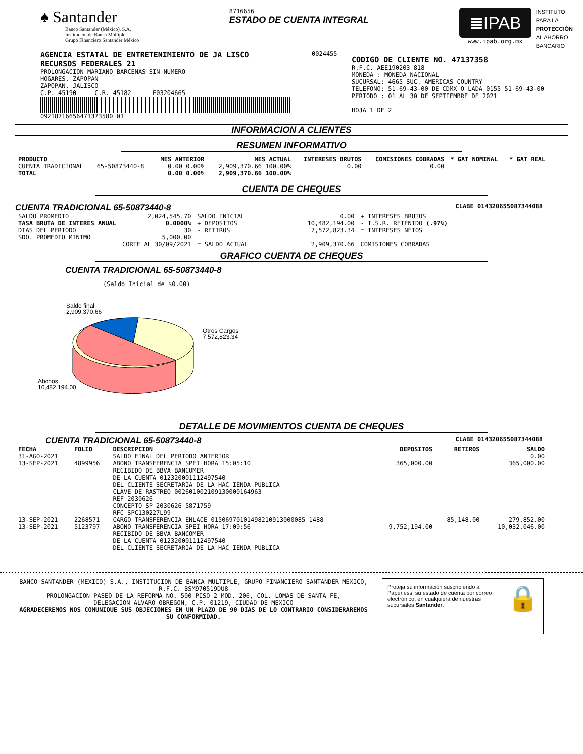♠ Santander
Banco Santander (México), S.A.
Institución de Banca Múltiple
Grupo Financiero Santander México
8716656
ESTADO DE CUENTA INTEGRAL
≣IPAB
www.ipab.org.mx
INSTITUTO
PARA LA
PROTECCIÓN
AL AHORRO
BANCARIO
AGENCIA ESTATAL DE ENTRETENIMIENTO DE JA LISCO
RECURSOS FEDERALES 21
PROLONGACION MARIANO BARCENAS SIN NUMERO
HOGARES, ZAPOPAN
ZAPOPAN, JALISCO
C.P. 45190 C.R. 45182 E03204665
09218716656471373580 01
0024455
CODIGO DE CLIENTE NO. 47137358
R.F.C. AEE190203 818
MONEDA : MONEDA NACIONAL
SUCURSAL: 4665 SUC. AMERICAS COUNTRY
TELEFONO: 51-69-43-00 DE CDMX O LADA 0155 51-69-43-00
PERIODO : 01 AL 30 DE SEPTIEMBRE DE 2021
HOJA 1 DE 2
INFORMACION A CLIENTES
RESUMEN INFORMATIVO
| PRODUCTO | | MES ANTERIOR | MES ACTUAL | INTERESES BRUTOS | COMISIONES COBRADAS | * GAT NOMINAL | * GAT REAL |
| --- | --- | --- | --- | --- | --- | --- | --- |
| CUENTA TRADICIONAL | 65-50873440-8 | 0.00 0.00% | 2,909,370.66 100.00% | 0.00 | 0.00 | | |
| TOTAL | | 0.00 0.00% | 2,909,370.66 100.00% | | | | |
CUENTA DE CHEQUES
CUENTA TRADICIONAL 65-50873440-8 CLABE 014320655087344088
| SALDO PROMEDIO | 2,024,545.70 | SALDO INICIAL | 0.00 | + INTERESES BRUTOS |
| TASA BRUTA DE INTERES ANUAL | 0.0000% | + DEPOSITOS | 10,482,194.00 | - I.S.R. RETENIDO (.97%) |
| DIAS DEL PERIODO | 30 | - RETIROS | 7,572,823.34 | = INTERESES NETOS |
| SDO. PROMEDIO MINIMO | 5,000.00 | | | |
| | CORTE AL 30/09/2021 | = SALDO ACTUAL | 2,909,370.66 | COMISIONES COBRADAS |
GRAFICO CUENTA DE CHEQUES
CUENTA TRADICIONAL 65-50873440-8
(Saldo Inicial de $0.00)
Saldo final
2,909,370.66
Otros Cargos
7,572,823.34
Abonos
10,482,194.00
DETALLE DE MOVIMIENTOS CUENTA DE CHEQUES
CUENTA TRADICIONAL 65-50873440-8 CLABE 014320655087344088
| FECHA | FOLIO | DESCRIPCION | DEPOSITOS | RETIROS | SALDO |
| --- | --- | --- | --- | --- | --- |
| 31-AGO-2021 | | SALDO FINAL DEL PERIODO ANTERIOR | | | 0.00 |
| 13-SEP-2021 | 4899956 | ABONO TRANSFERENCIA SPEI HORA 15:05:10 RECIBIDO DE BBVA BANCOMER DE LA CUENTA 012320001112497540 DEL CLIENTE SECRETARIA DE LA HAC IENDA PUBLICA CLAVE DE RASTREO 002601002109130000164963 REF 2030626 CONCEPTO SP 2030626 5871759 RFC SPC130227L99 | 365,000.00 | | 365,000.00 |
| 13-SEP-2021 | 2268571 | CARGO TRANSFERENCIA ENLACE 01506970101498210913000085 1488 | | 85,148.00 | 279,852.00 |
| 13-SEP-2021 | 5123797 | ABONO TRANSFERENCIA SPEI HORA 17:09:56 RECIBIDO DE BBVA BANCOMER DE LA CUENTA 012320001112497540 DEL CLIENTE SECRETARIA DE LA HAC IENDA PUBLICA | 9,752,194.00 | | 10,032,046.00 |
BANCO SANTANDER (MEXICO) S.A., INSTITUCION DE BANCA MULTIPLE, GRUPO FINANCIERO SANTANDER MEXICO,
R.F.C. BSM970519DU8
PROLONGACION PASEO DE LA REFORMA NO. 500 PISO 2 MOD. 206, COL. LOMAS DE SANTA FE,
DELEGACION ALVARO OBREGON, C.P. 01219, CIUDAD DE MEXICO
AGRADECEREMOS NOS COMUNIQUE SUS OBJECIONES EN UN PLAZO DE 90 DIAS DE LO CONTRARIO CONSIDERAREMOS SU CONFORMIDAD.
Proteja su información suscribiéndo a Paperless, su estado de cuenta por correo electrónico, en cualquiera de nuestras sucursales Santander.
🔒